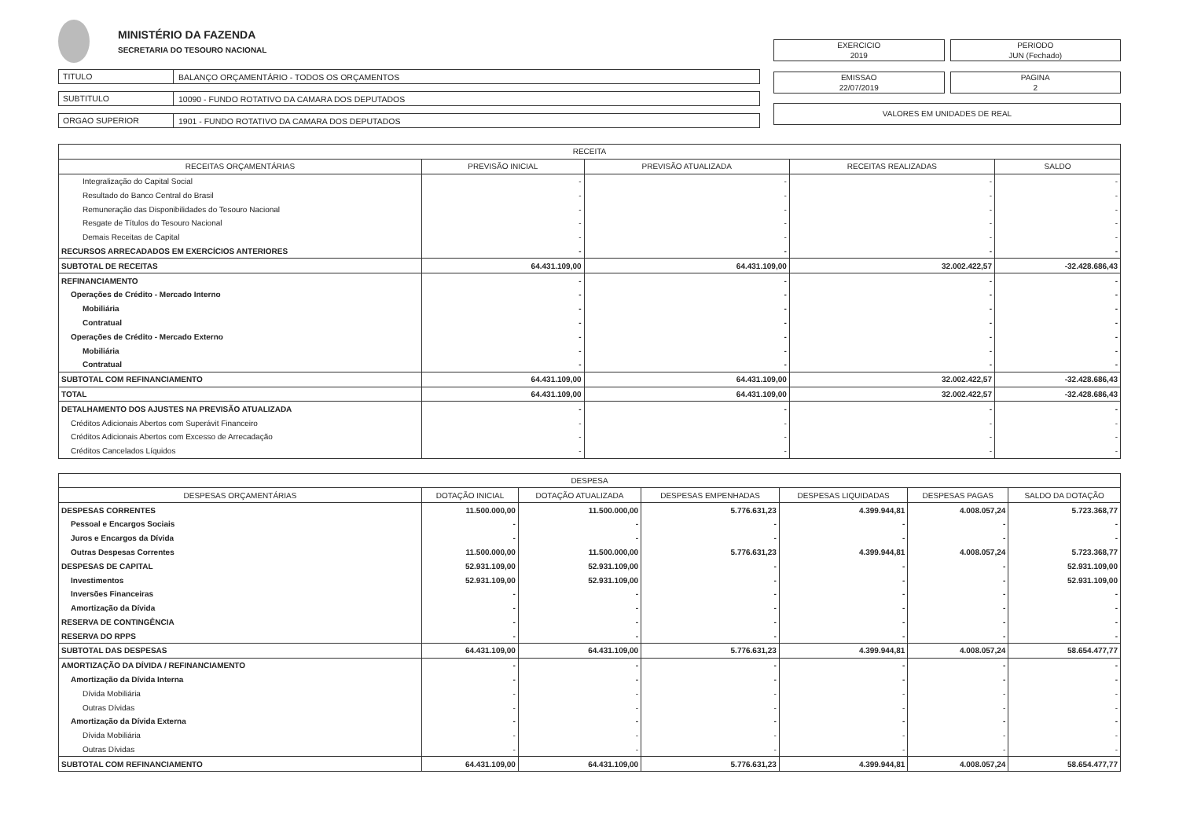MINISTÉRIO DA FAZENDA
SECRETARIA DO TESOURO NACIONAL
TITULO BALANÇO ORÇAMENTÁRIO - TODOS OS ORÇAMENTOS
SUBTITULO 10090 - FUNDO ROTATIVO DA CAMARA DOS DEPUTADOS
ORGAO SUPERIOR 1901 - FUNDO ROTATIVO DA CAMARA DOS DEPUTADOS
EXERCICIO
2019
PERIODO
JUN (Fechado)
EMISSAO
22/07/2019
PAGINA
2
VALORES EM UNIDADES DE REAL
| RECEITA | | | | |
| --- | --- | --- | --- | --- |
| RECEITAS ORÇAMENTÁRIAS | PREVISÃO INICIAL | PREVISÃO ATUALIZADA | RECEITAS REALIZADAS | SALDO |
| Integralização do Capital Social | - | - | - | - |
| Resultado do Banco Central do Brasil | - | - | - | - |
| Remuneração das Disponibilidades do Tesouro Nacional | - | - | - | - |
| Resgate de Títulos do Tesouro Nacional | - | - | - | - |
| Demais Receitas de Capital | - | - | - | - |
| RECURSOS ARRECADADOS EM EXERCÍCIOS ANTERIORES | - | - | - | - |
| SUBTOTAL DE RECEITAS | 64.431.109,00 | 64.431.109,00 | 32.002.422,57 | -32.428.686,43 |
| REFINANCIAMENTO | - | - | - | - |
| Operações de Crédito - Mercado Interno | - | - | - | - |
| Mobiliária | - | - | - | - |
| Contratual | - | - | - | - |
| Operações de Crédito - Mercado Externo | - | - | - | - |
| Mobiliária | - | - | - | - |
| Contratual | - | - | - | - |
| SUBTOTAL COM REFINANCIAMENTO | 64.431.109,00 | 64.431.109,00 | 32.002.422,57 | -32.428.686,43 |
| TOTAL | 64.431.109,00 | 64.431.109,00 | 32.002.422,57 | -32.428.686,43 |
| DETALHAMENTO DOS AJUSTES NA PREVISÃO ATUALIZADA | - | - | - | - |
| Créditos Adicionais Abertos com Superávit Financeiro | - | - | - | - |
| Créditos Adicionais Abertos com Excesso de Arrecadação | - | - | - | - |
| Créditos Cancelados Líquidos | - | - | - | - |
| DESPESA | | | | | | |
| --- | --- | --- | --- | --- | --- | --- |
| DESPESAS ORÇAMENTÁRIAS | DOTAÇÃO INICIAL | DOTAÇÃO ATUALIZADA | DESPESAS EMPENHADAS | DESPESAS LIQUIDADAS | DESPESAS PAGAS | SALDO DA DOTAÇÃO |
| DESPESAS CORRENTES | 11.500.000,00 | 11.500.000,00 | 5.776.631,23 | 4.399.944,81 | 4.008.057,24 | 5.723.368,77 |
| Pessoal e Encargos Sociais | - | - | - | - | - | - |
| Juros e Encargos da Dívida | - | - | - | - | - | - |
| Outras Despesas Correntes | 11.500.000,00 | 11.500.000,00 | 5.776.631,23 | 4.399.944,81 | 4.008.057,24 | 5.723.368,77 |
| DESPESAS DE CAPITAL | 52.931.109,00 | 52.931.109,00 | - | - | - | 52.931.109,00 |
| Investimentos | 52.931.109,00 | 52.931.109,00 | - | - | - | 52.931.109,00 |
| Inversões Financeiras | - | - | - | - | - | - |
| Amortização da Dívida | - | - | - | - | - | - |
| RESERVA DE CONTINGÊNCIA | - | - | - | - | - | - |
| RESERVA DO RPPS | - | - | - | - | - | - |
| SUBTOTAL DAS DESPESAS | 64.431.109,00 | 64.431.109,00 | 5.776.631,23 | 4.399.944,81 | 4.008.057,24 | 58.654.477,77 |
| AMORTIZAÇÃO DA DÍVIDA / REFINANCIAMENTO | - | - | - | - | - | - |
| Amortização da Dívida Interna | - | - | - | - | - | - |
| Dívida Mobiliária | - | - | - | - | - | - |
| Outras Dívidas | - | - | - | - | - | - |
| Amortização da Dívida Externa | - | - | - | - | - | - |
| Dívida Mobiliária | - | - | - | - | - | - |
| Outras Dívidas | - | - | - | - | - | - |
| SUBTOTAL COM REFINANCIAMENTO | 64.431.109,00 | 64.431.109,00 | 5.776.631,23 | 4.399.944,81 | 4.008.057,24 | 58.654.477,77 |